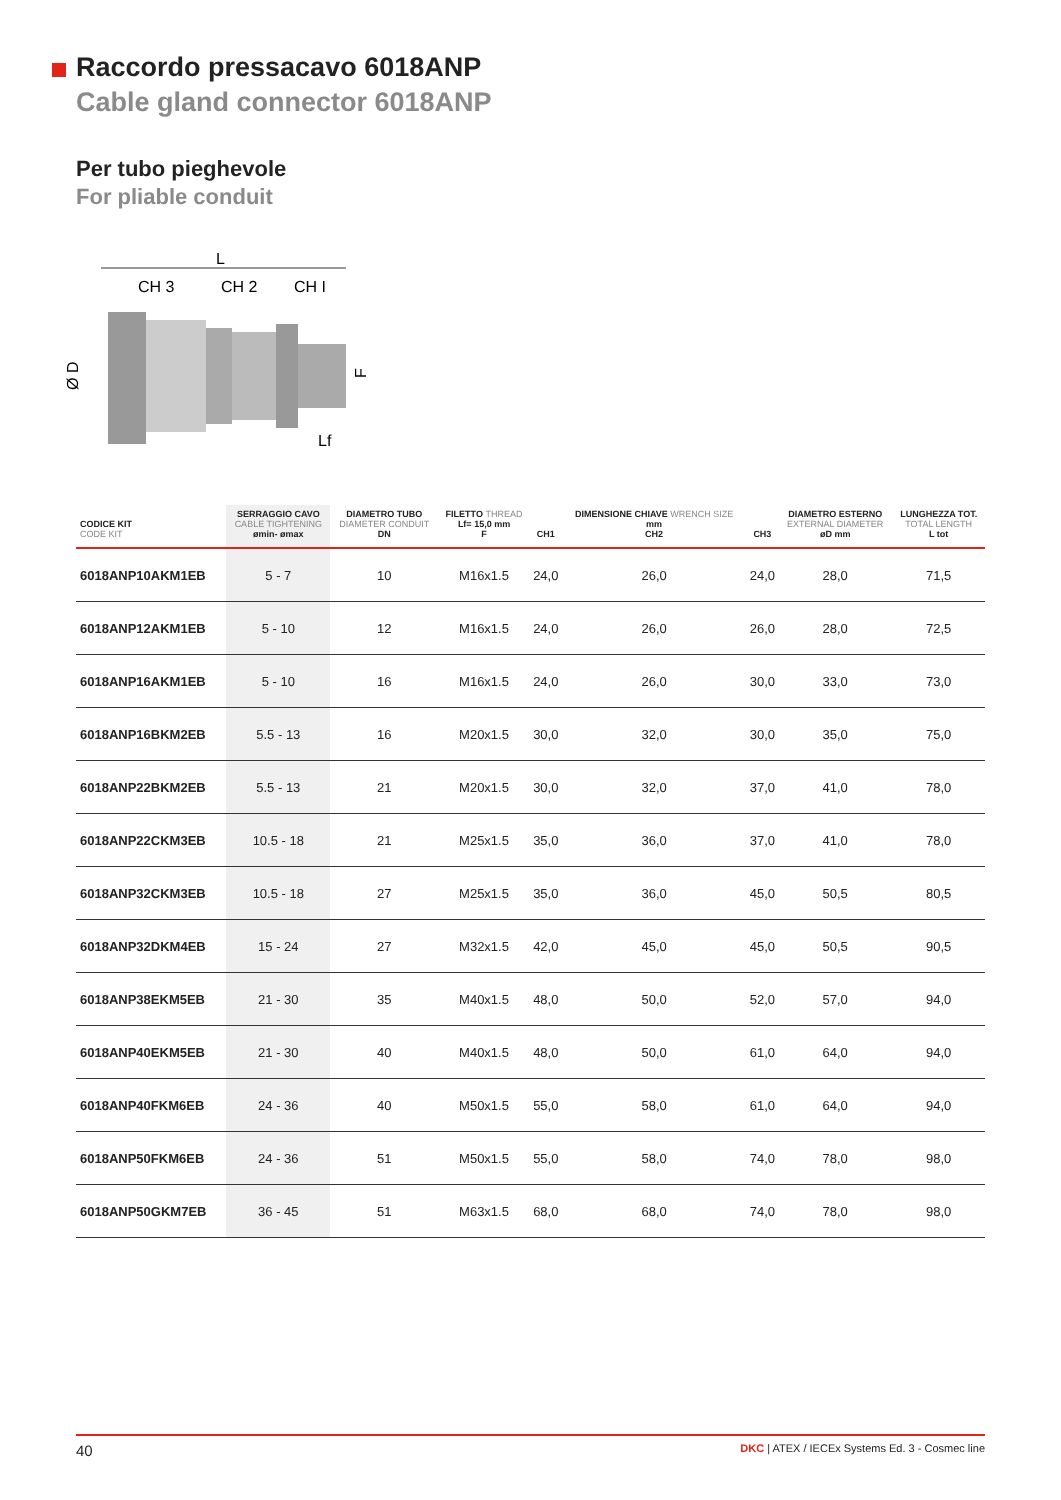Raccordo pressacavo 6018ANP
Cable gland connector 6018ANP
Per tubo pieghevole
For pliable conduit
L
CH 3
CH 2
CH I
Ø D
F
Lf
| CODICE KIT CODE KIT | SERRAGGIO CAVO CABLE TIGHTENING ømin- ømax | DIAMETRO TUBO DIAMETER CONDUIT DN | FILETTO THREAD Lf= 15,0 mm F | CH1 | DIMENSIONE CHIAVE WRENCH SIZE mm CH2 | CH3 | DIAMETRO ESTERNO EXTERNAL DIAMETER øD mm | LUNGHEZZA TOT. TOTAL LENGTH L tot |
| --- | --- | --- | --- | --- | --- | --- | --- | --- |
| 6018ANP10AKM1EB | 5 - 7 | 10 | M16x1.5 | 24,0 | 26,0 | 24,0 | 28,0 | 71,5 |
| 6018ANP12AKM1EB | 5 - 10 | 12 | M16x1.5 | 24,0 | 26,0 | 26,0 | 28,0 | 72,5 |
| 6018ANP16AKM1EB | 5 - 10 | 16 | M16x1.5 | 24,0 | 26,0 | 30,0 | 33,0 | 73,0 |
| 6018ANP16BKM2EB | 5.5 - 13 | 16 | M20x1.5 | 30,0 | 32,0 | 30,0 | 35,0 | 75,0 |
| 6018ANP22BKM2EB | 5.5 - 13 | 21 | M20x1.5 | 30,0 | 32,0 | 37,0 | 41,0 | 78,0 |
| 6018ANP22CKM3EB | 10.5 - 18 | 21 | M25x1.5 | 35,0 | 36,0 | 37,0 | 41,0 | 78,0 |
| 6018ANP32CKM3EB | 10.5 - 18 | 27 | M25x1.5 | 35,0 | 36,0 | 45,0 | 50,5 | 80,5 |
| 6018ANP32DKM4EB | 15 - 24 | 27 | M32x1.5 | 42,0 | 45,0 | 45,0 | 50,5 | 90,5 |
| 6018ANP38EKM5EB | 21 - 30 | 35 | M40x1.5 | 48,0 | 50,0 | 52,0 | 57,0 | 94,0 |
| 6018ANP40EKM5EB | 21 - 30 | 40 | M40x1.5 | 48,0 | 50,0 | 61,0 | 64,0 | 94,0 |
| 6018ANP40FKM6EB | 24 - 36 | 40 | M50x1.5 | 55,0 | 58,0 | 61,0 | 64,0 | 94,0 |
| 6018ANP50FKM6EB | 24 - 36 | 51 | M50x1.5 | 55,0 | 58,0 | 74,0 | 78,0 | 98,0 |
| 6018ANP50GKM7EB | 36 - 45 | 51 | M63x1.5 | 68,0 | 68,0 | 74,0 | 78,0 | 98,0 |
40 DKC | ATEX / IECEx Systems Ed. 3 - Cosmec line